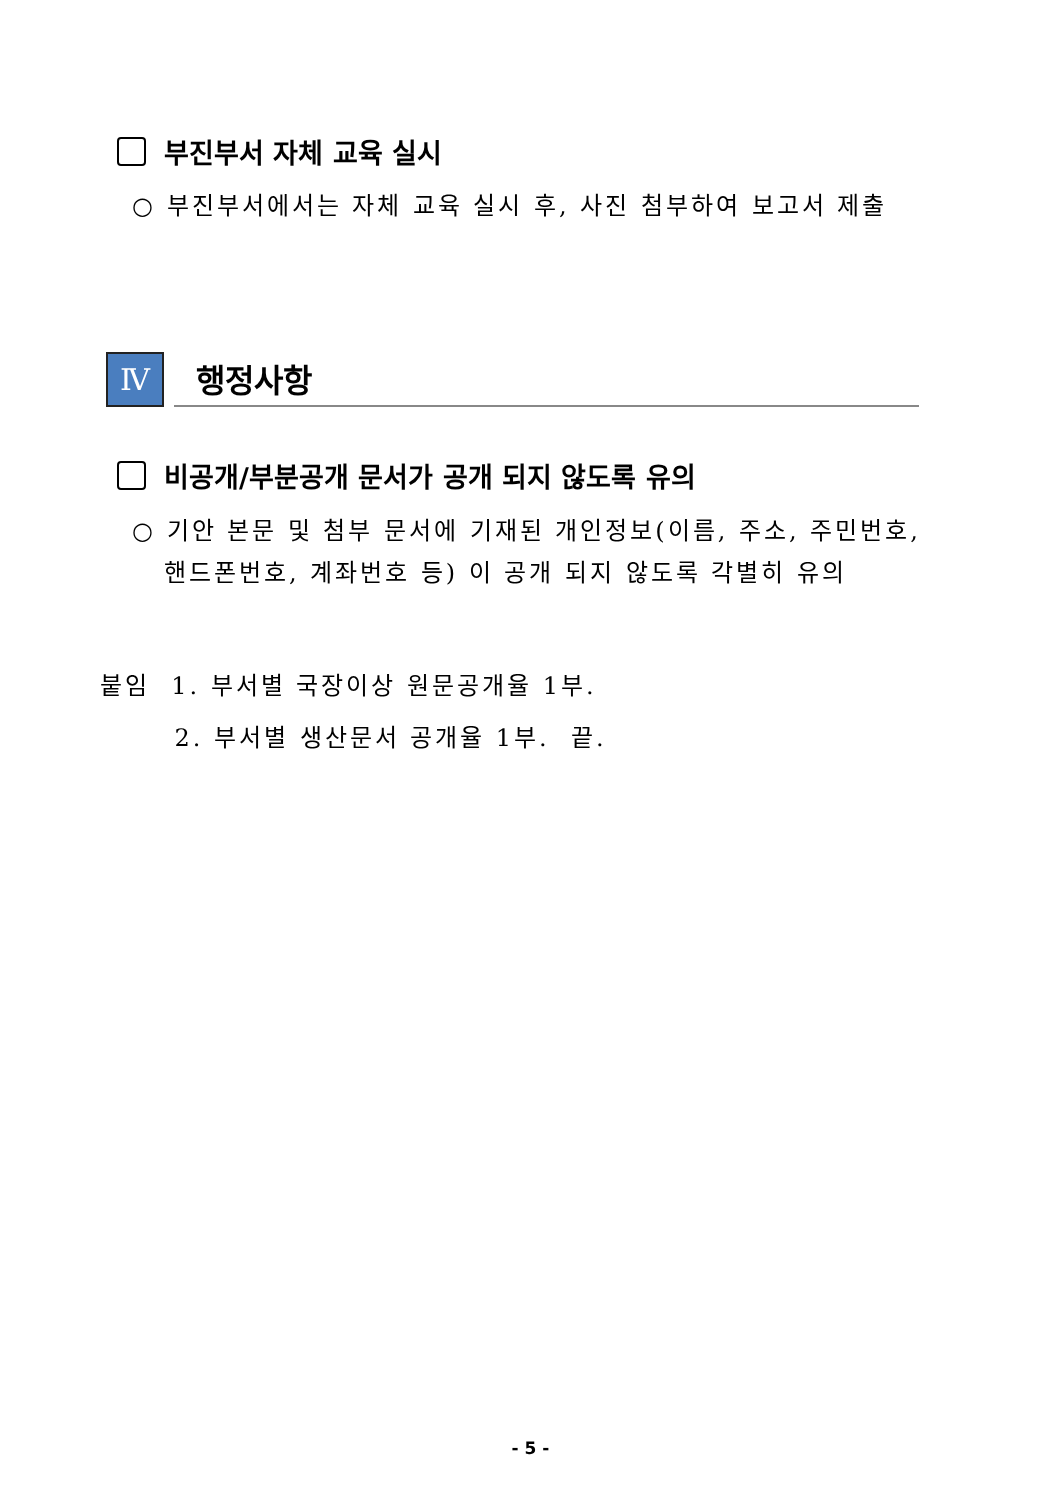부진부서 자체 교육 실시
○ 부진부서에서는 자체 교육 실시 후, 사진 첨부하여 보고서 제출
Ⅳ
행정사항
비공개/부분공개 문서가 공개 되지 않도록 유의
○ 기안 본문 및 첨부 문서에 기재된 개인정보(이름, 주소, 주민번호,
핸드폰번호, 계좌번호 등) 이 공개 되지 않도록 각별히 유의
붙임 1. 부서별 국장이상 원문공개율 1부.
2. 부서별 생산문서 공개율 1부. 끝.
- 5 -